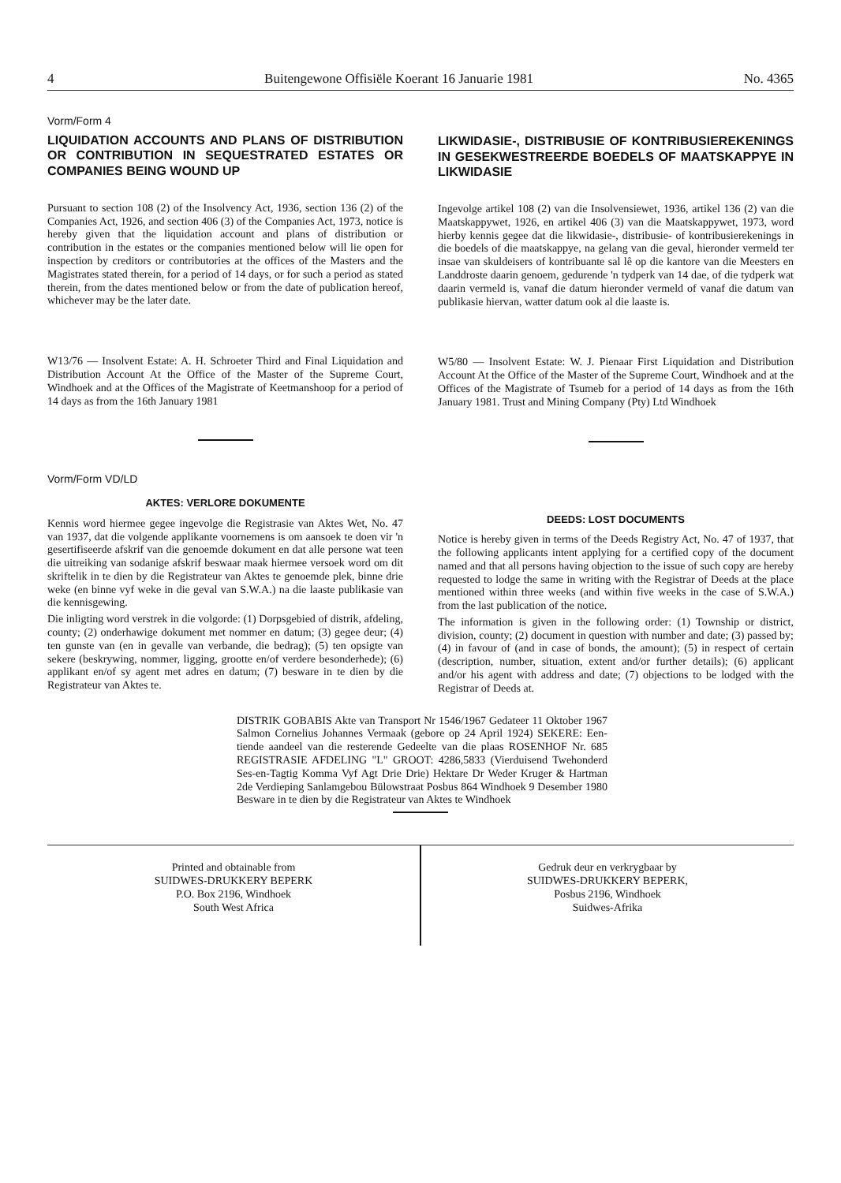4 Buitengewone Offisiële Koerant 16 Januarie 1981 No. 4365
Vorm/Form 4
LIQUIDATION ACCOUNTS AND PLANS OF DISTRIBUTION OR CONTRIBUTION IN SEQUESTRATED ESTATES OR COMPANIES BEING WOUND UP
Pursuant to section 108 (2) of the Insolvency Act, 1936, section 136 (2) of the Companies Act, 1926, and section 406 (3) of the Companies Act, 1973, notice is hereby given that the liquidation account and plans of distribution or contribution in the estates or the companies mentioned below will lie open for inspection by creditors or contributories at the offices of the Masters and the Magistrates stated therein, for a period of 14 days, or for such a period as stated therein, from the dates mentioned below or from the date of publication hereof, whichever may be the later date.
W13/76 — Insolvent Estate: A. H. Schroeter Third and Final Liquidation and Distribution Account At the Office of the Master of the Supreme Court, Windhoek and at the Offices of the Magistrate of Keetmanshoop for a period of 14 days as from the 16th January 1981
Vorm/Form VD/LD
AKTES: VERLORE DOKUMENTE
Kennis word hiermee gegee ingevolge die Registrasie van Aktes Wet, No. 47 van 1937, dat die volgende applikante voornemens is om aansoek te doen vir 'n gesertifiseerde afskrif van die genoemde dokument en dat alle persone wat teen die uitreiking van sodanige afskrif beswaar maak hiermee versoek word om dit skriftelik in te dien by die Registrateur van Aktes te genoemde plek, binne drie weke (en binne vyf weke in die geval van S.W.A.) na die laaste publikasie van die kennisgewing.
Die inligting word verstrek in die volgorde: (1) Dorpsgebied of distrik, afdeling, county; (2) onderhawige dokument met nommer en datum; (3) gegee deur; (4) ten gunste van (en in gevalle van verbande, die bedrag); (5) ten opsigte van sekere (beskrywing, nommer, ligging, grootte en/of verdere besonderhede); (6) applikant en/of sy agent met adres en datum; (7) besware in te dien by die Registrateur van Aktes te.
LIKWIDASIE-, DISTRIBUSIE OF KONTRIBUSIEREKENINGS IN GESEKWESTREERDE BOEDELS OF MAATSKAPPYE IN LIKWIDASIE
Ingevolge artikel 108 (2) van die Insolvensiewet, 1936, artikel 136 (2) van die Maatskappywet, 1926, en artikel 406 (3) van die Maatskappywet, 1973, word hierby kennis gegee dat die likwidasie-, distribusie- of kontribusierekenings in die boedels of die maatskappye, na gelang van die geval, hieronder vermeld ter insae van skuldeisers of kontribuante sal lê op die kantore van die Meesters en Landdroste daarin genoem, gedurende 'n tydperk van 14 dae, of die tydperk wat daarin vermeld is, vanaf die datum hieronder vermeld of vanaf die datum van publikasie hiervan, watter datum ook al die laaste is.
W5/80 — Insolvent Estate: W. J. Pienaar First Liquidation and Distribution Account At the Office of the Master of the Supreme Court, Windhoek and at the Offices of the Magistrate of Tsumeb for a period of 14 days as from the 16th January 1981. Trust and Mining Company (Pty) Ltd Windhoek
DEEDS: LOST DOCUMENTS
Notice is hereby given in terms of the Deeds Registry Act, No. 47 of 1937, that the following applicants intent applying for a certified copy of the document named and that all persons having objection to the issue of such copy are hereby requested to lodge the same in writing with the Registrar of Deeds at the place mentioned within three weeks (and within five weeks in the case of S.W.A.) from the last publication of the notice.
The information is given in the following order: (1) Township or district, division, county; (2) document in question with number and date; (3) passed by; (4) in favour of (and in case of bonds, the amount); (5) in respect of certain (description, number, situation, extent and/or further details); (6) applicant and/or his agent with address and date; (7) objections to be lodged with the Registrar of Deeds at.
DISTRIK GOBABIS Akte van Transport Nr 1546/1967 Gedateer 11 Oktober 1967 Salmon Cornelius Johannes Vermaak (gebore op 24 April 1924) SEKERE: Een-tiende aandeel van die resterende Gedeelte van die plaas ROSENHOF Nr. 685 REGISTRASIE AFDELING "L" GROOT: 4286,5833 (Vierduisend Twehonderd Ses-en-Tagtig Komma Vyf Agt Drie Drie) Hektare Dr Weder Kruger & Hartman 2de Verdieping Sanlamgebou Bülowstraat Posbus 864 Windhoek 9 Desember 1980 Besware in te dien by die Registrateur van Aktes te Windhoek
Printed and obtainable from
SUIDWES-DRUKKERY BEPERK
P.O. Box 2196, Windhoek
South West Africa
Gedruk deur en verkrygbaar by
SUIDWES-DRUKKERY BEPERK,
Posbus 2196, Windhoek
Suidwes-Afrika